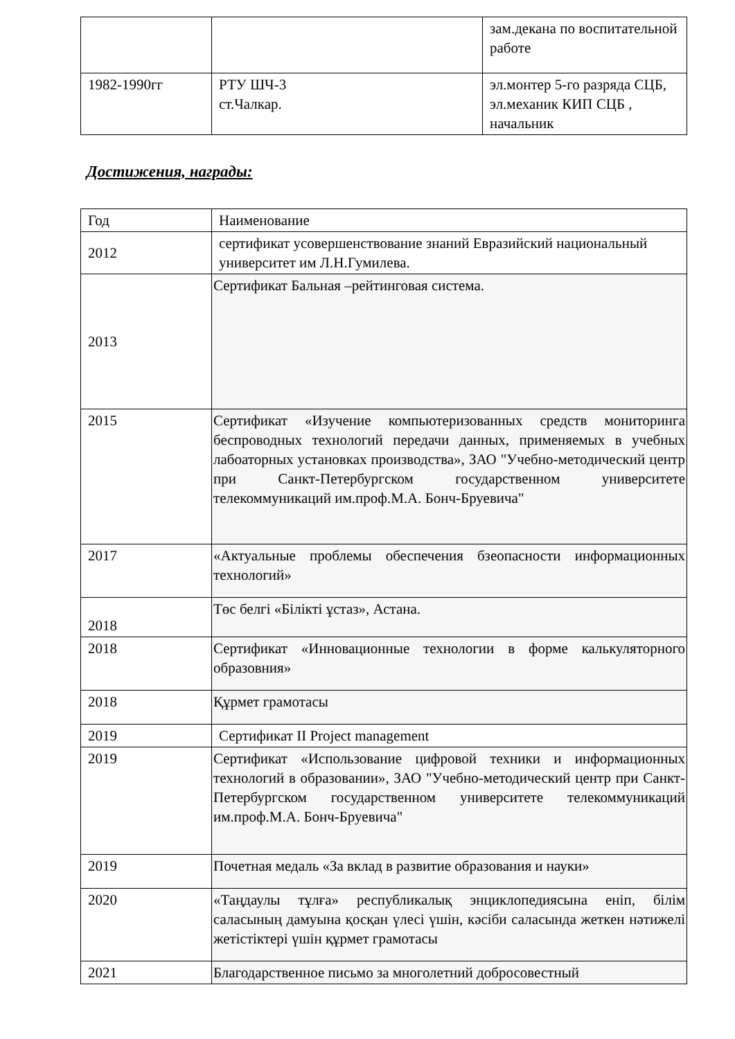| | | зам.декана по воспитательной работе |
| 1982-1990гг | РТУ ШЧ-3 ст.Чалкар. | эл.монтер 5-го разряда СЦБ, эл.механик КИП СЦБ , начальник |
Достижения, награды:
| Год | Наименование |
| --- | --- |
| 2012 | сертификат усовершенствование знаний Евразийский национальный университет им Л.Н.Гумилева. |
| 2013 | Сертификат Бальная –рейтинговая система. |
| 2015 | Сертификат «Изучение компьютеризованных средств мониторинга беспроводных технологий передачи данных, применяемых в учебных лабоаторных установках производства», ЗАО "Учебно-методический центр при Санкт-Петербургском государственном университете телекоммуникаций им.проф.М.А. Бонч-Бруевича" |
| 2017 | «Актуальные проблемы обеспечения бзеопасности информационных технологий» |
| 2018 | Төс белгі «Білікті ұстаз», Астана. |
| 2018 | Сертификат «Инновационные технологии в форме калькуляторного образовния» |
| 2018 | Құрмет грамотасы |
| 2019 | Сертификат II Project management |
| 2019 | Сертификат «Использование цифровой техники и информационных технологий в образовании», ЗАО "Учебно-методический центр при Санкт-Петербургском государственном университете телекоммуникаций им.проф.М.А. Бонч-Бруевича" |
| 2019 | Почетная медаль «За вклад в развитие образования и науки» |
| 2020 | «Таңдаулы тұлға» республикалық энциклопедиясына еніп, білім саласының дамуына қосқан үлесі үшін, кәсіби саласында жеткен нәтижелі жетістіктері үшін құрмет грамотасы |
| 2021 | Благодарственное письмо за многолетний добросовестный |